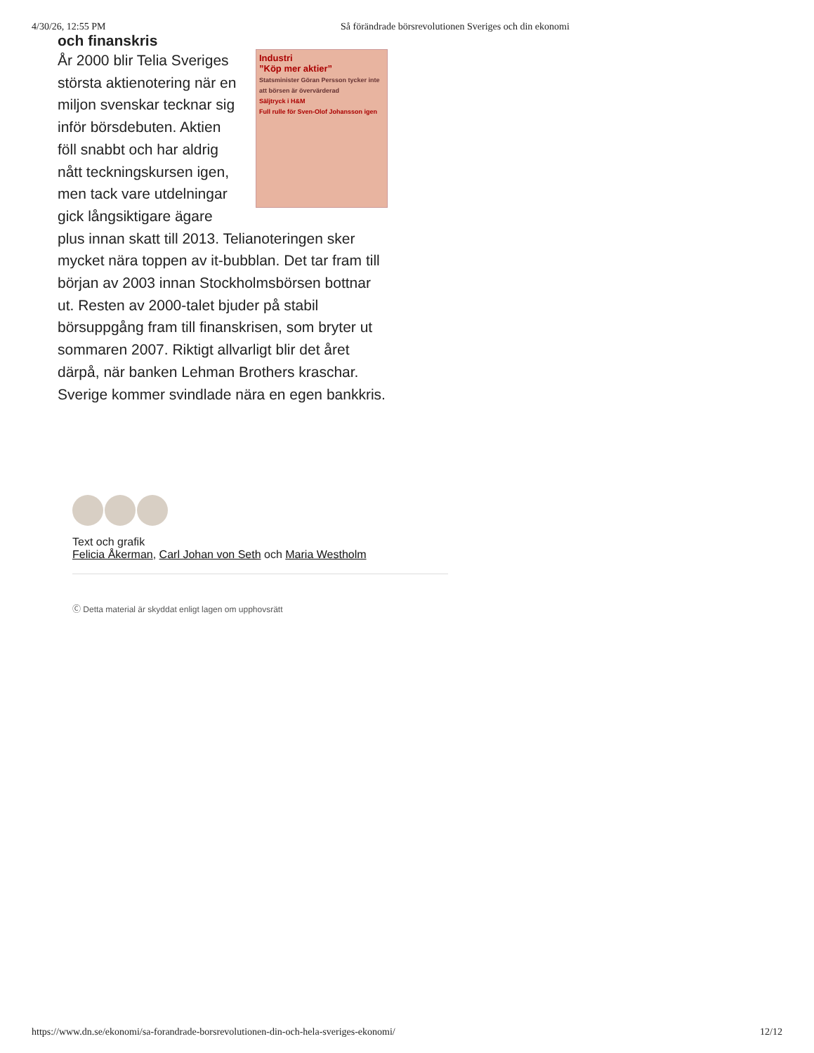4/30/26, 12:55 PM Så förändrade börsrevolutionen Sveriges och din ekonomi
och finanskris
Industri
”Köp mer aktier”
Statsminister Göran Persson tycker inte att börsen är övervärderad
Säljtryck i H&M
Full rulle för Sven-Olof Johansson igen
År 2000 blir Telia Sveriges största aktienotering när en miljon svenskar tecknar sig inför börsdebuten. Aktien föll snabbt och har aldrig nått teckningskursen igen, men tack vare utdelningar gick långsiktigare ägare plus innan skatt till 2013. Telianoteringen sker mycket nära toppen av it-bubblan. Det tar fram till början av 2003 innan Stockholmsbörsen bottnar ut. Resten av 2000-talet bjuder på stabil börsuppgång fram till finanskrisen, som bryter ut sommaren 2007. Riktigt allvarligt blir det året därpå, när banken Lehman Brothers kraschar. Sverige kommer svindlade nära en egen bankkris.
Text och grafik
Felicia Åkerman, Carl Johan von Seth och Maria Westholm
Ⓒ Detta material är skyddat enligt lagen om upphovsrätt
https://www.dn.se/ekonomi/sa-forandrade-borsrevolutionen-din-och-hela-sveriges-ekonomi/ 12/12